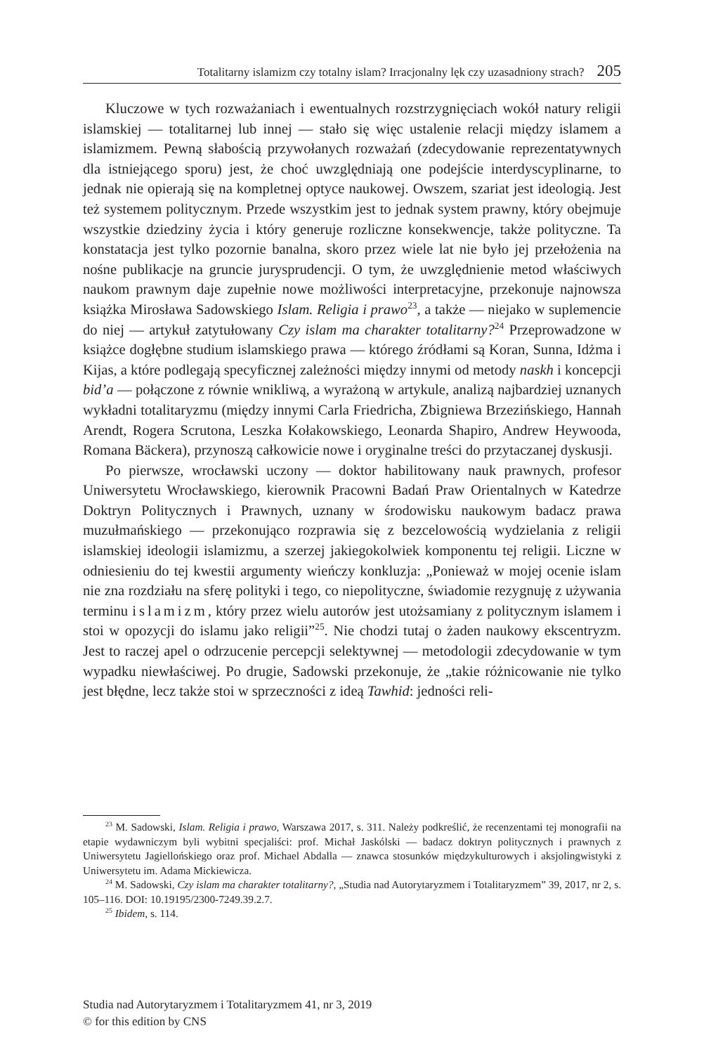Totalitarny islamizm czy totalny islam? Irracjonalny lęk czy uzasadniony strach? 205
Kluczowe w tych rozważaniach i ewentualnych rozstrzygnięciach wokół natury religii islamskiej — totalitarnej lub innej — stało się więc ustalenie relacji między islamem a islamizmem. Pewną słabością przywołanych rozważań (zdecydowanie reprezentatywnych dla istniejącego sporu) jest, że choć uwzględniają one podejście interdyscyplinarne, to jednak nie opierają się na kompletnej optyce naukowej. Owszem, szariat jest ideologią. Jest też systemem politycznym. Przede wszystkim jest to jednak system prawny, który obejmuje wszystkie dziedziny życia i który generuje rozliczne konsekwencje, także polityczne. Ta konstatacja jest tylko pozornie banalna, skoro przez wiele lat nie było jej przełożenia na nośne publikacje na gruncie jurysprudencji. O tym, że uwzględnienie metod właściwych naukom prawnym daje zupełnie nowe możliwości interpretacyjne, przekonuje najnowsza książka Mirosława Sadowskiego Islam. Religia i prawo<sup>23</sup>, a także — niejako w suplemencie do niej — artykuł zatytułowany Czy islam ma charakter totalitarny?<sup>24</sup> Przeprowadzone w książce dogłębne studium islamskiego prawa — którego źródłami są Koran, Sunna, Idżma i Kijas, a które podlegają specyficznej zależności między innymi od metody naskh i koncepcji bid’a — połączone z równie wnikliwą, a wyrażoną w artykule, analizą najbardziej uznanych wykładni totalitaryzmu (między innymi Carla Friedricha, Zbigniewa Brzezińskiego, Hannah Arendt, Rogera Scrutona, Leszka Kołakowskiego, Leonarda Shapiro, Andrew Heywooda, Romana Bäckera), przynoszą całkowicie nowe i oryginalne treści do przytaczanej dyskusji.
Po pierwsze, wrocławski uczony — doktor habilitowany nauk prawnych, profesor Uniwersytetu Wrocławskiego, kierownik Pracowni Badań Praw Orientalnych w Katedrze Doktryn Politycznych i Prawnych, uznany w środowisku naukowym badacz prawa muzułmańskiego — przekonująco rozprawia się z bezcelowością wydzielania z religii islamskiej ideologii islamizmu, a szerzej jakiegokolwiek komponentu tej religii. Liczne w odniesieniu do tej kwestii argumenty wieńczy konkluzja: „Ponieważ w mojej ocenie islam nie zna rozdziału na sferę polityki i tego, co niepolityczne, świadomie rezygnuję z używania terminu islamizm, który przez wielu autorów jest utożsamiany z politycznym islamem i stoi w opozycji do islamu jako religii”<sup>25</sup>. Nie chodzi tutaj o żaden naukowy ekscentryzm. Jest to raczej apel o odrzucenie percepcji selektywnej — metodologii zdecydowanie w tym wypadku niewłaściwej. Po drugie, Sadowski przekonuje, że „takie różnicowanie nie tylko jest błędne, lecz także stoi w sprzeczności z ideą Tawhid: jedności reli-
<sup>23</sup> M. Sadowski, Islam. Religia i prawo, Warszawa 2017, s. 311. Należy podkreślić, że recenzentami tej monografii na etapie wydawniczym byli wybitni specjaliści: prof. Michał Jaskólski — badacz doktryn politycznych i prawnych z Uniwersytetu Jagiellońskiego oraz prof. Michael Abdalla — znawca stosunków międzykulturowych i aksjolingwistyki z Uniwersytetu im. Adama Mickiewicza.
<sup>24</sup> M. Sadowski, Czy islam ma charakter totalitarny?, „Studia nad Autorytaryzmem i Totalitaryzmem” 39, 2017, nr 2, s. 105–116. DOI: 10.19195/2300-7249.39.2.7.
<sup>25</sup> Ibidem, s. 114.
Studia nad Autorytaryzmem i Totalitaryzmem 41, nr 3, 2019
© for this edition by CNS